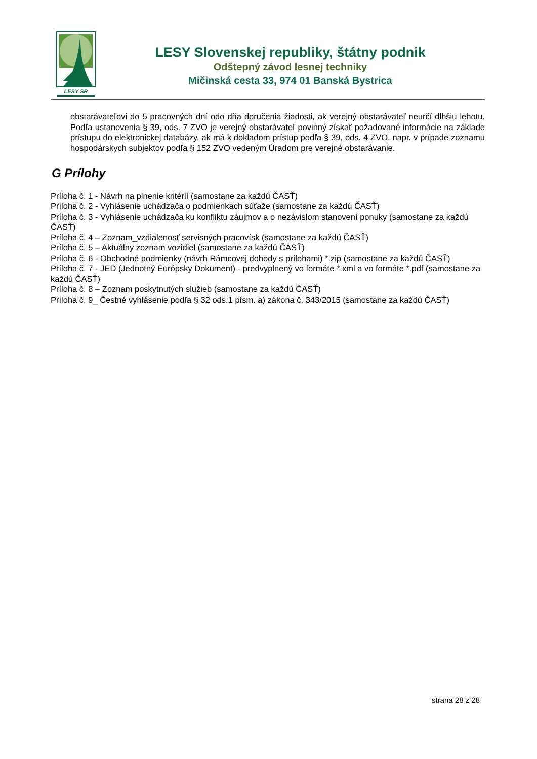LESY SR
LESY Slovenskej republiky, štátny podnik
Odštepný závod lesnej techniky
Mičinská cesta 33, 974 01 Banská Bystrica
obstarávateľovi do 5 pracovných dní odo dňa doručenia žiadosti, ak verejný obstarávateľ neurčí dlhšiu lehotu. Podľa ustanovenia § 39, ods. 7 ZVO je verejný obstarávateľ povinný získať požadované informácie na základe prístupu do elektronickej databázy, ak má k dokladom prístup podľa § 39, ods. 4 ZVO, napr. v prípade zoznamu hospodárskych subjektov podľa § 152 ZVO vedeným Úradom pre verejné obstarávanie.
G Prílohy
Príloha č. 1 - Návrh na plnenie kritérií (samostane za každú ČASŤ)
Príloha č. 2 - Vyhlásenie uchádzača o podmienkach súťaže (samostane za každú ČASŤ)
Príloha č. 3 - Vyhlásenie uchádzača ku konfliktu záujmov a o nezávislom stanovení ponuky (samostane za každú ČASŤ)
Príloha č. 4 – Zoznam_vzdialenosť servisných pracovísk (samostane za každú ČASŤ)
Príloha č. 5 – Aktuálny zoznam vozidiel (samostane za každú ČASŤ)
Príloha č. 6 - Obchodné podmienky (návrh Rámcovej dohody s prílohami) *.zip (samostane za každú ČASŤ)
Príloha č. 7 - JED (Jednotný Európsky Dokument) - predvyplnený vo formáte *.xml a vo formáte *.pdf (samostane za každú ČASŤ)
Príloha č. 8 – Zoznam poskytnutých služieb (samostane za každú ČASŤ)
Príloha č. 9_ Čestné vyhlásenie podľa § 32 ods.1 písm. a) zákona č. 343/2015 (samostane za každú ČASŤ)
strana 28 z 28